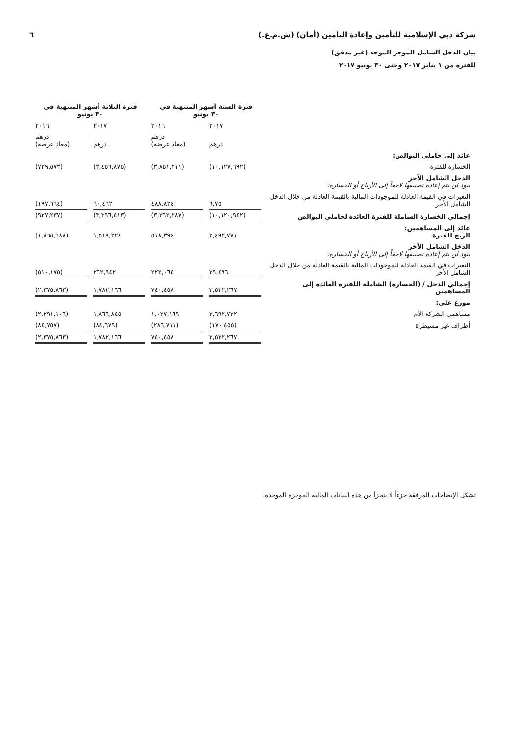شركة دبي الإسلامية للتأمين وإعادة التأمين (أمان) (ش.م.ع.) ٦
بيان الدخل الشامل الموجز الموحد (غير مدقق)
للفترة من ١ يناير ٢٠١٧ وحتى ٣٠ يونيو ٢٠١٧
| | فترة الستة أشهر المنتهية في ٣٠ يونيو | | فترة الثلاثة أشهر المنتهية في ٣٠ يونيو | |
| | ٢٠١٧ | ٢٠١٦ | ٢٠١٧ | ٢٠١٦ |
| | درهم | درهم (معاد عرضه) | درهم | درهم (معاد عرضه) |
| عائد إلى حاملي البوالص: | | | | |
| الخسارة للفترة | (١٠,١٢٧,٦٩٢) | (٣,٨٥١,٢١١) | (٣,٤٥٦,٨٧٥) | (٧٢٩,٥٧٣) |
| الدخل الشامل الأخر بنود لن يتم إعادة تصنيفها لاحقاً إلى الأرباح أو الخسارة: | | | | |
| التغيرات في القيمة العادلة للموجودات المالية بالقيمة العادلة من خلال الدخل الشامل الأخر | ٦,٧٥٠ | ٤٨٨,٨٢٤ | ٦٠,٤٦٢ | (١٩٧,٦٦٤) |
| إجمالي الخسارة الشاملة للفترة العائدة لحاملي البوالص | (١٠,١٢٠,٩٤٢) | (٣,٣٦٢,٣٨٧) | (٣,٣٩٦,٤١٣) | (٩٢٧,٢٣٧) |
| عائد إلى المساهمين: الربح للفترة | ٢,٤٩٣,٧٧١ | ٥١٨,٣٩٤ | ١,٥١٩,٢٢٤ | (١,٨٦٥,٦٨٨) |
| الدخل الشامل الأخر بنود لن يتم إعادة تصنيفها لاحقاً إلى الأرباح أو الخسارة: | | | | |
| التغيرات في القيمة العادلة للموجودات المالية بالقيمة العادلة من خلال الدخل الشامل الأخر | ٢٩,٤٩٦ | ٢٢٢,٠٦٤ | ٢٦٢,٩٤٢ | (٥١٠,١٧٥) |
| إجمالي الدخل / (الخسارة) الشاملة اللفترة العائدة إلى المساهمين | ٢,٥٢٣,٢٦٧ | ٧٤٠,٤٥٨ | ١,٧٨٢,١٦٦ | (٢,٣٧٥,٨٦٣) |
| موزع على: | | | | |
| مساهمي الشركة الأم | ٢,٦٩٣,٧٢٢ | ١,٠٢٧,١٦٩ | ١,٨٦٦,٨٤٥ | (٢,٢٩١,١٠٦) |
| أطراف غير مسيطرة | (١٧٠,٤٥٥) | (٢٨٦,٧١١) | (٨٤,٦٧٩) | (٨٤,٧٥٧) |
| | ٢,٥٢٣,٢٦٧ | ٧٤٠,٤٥٨ | ١,٧٨٢,١٦٦ | (٢,٣٧٥,٨٦٣) |
تشكل الإيضاحات المرفقة جزءاً لا يتجزأ من هذه البيانات المالية الموجزة الموحدة.